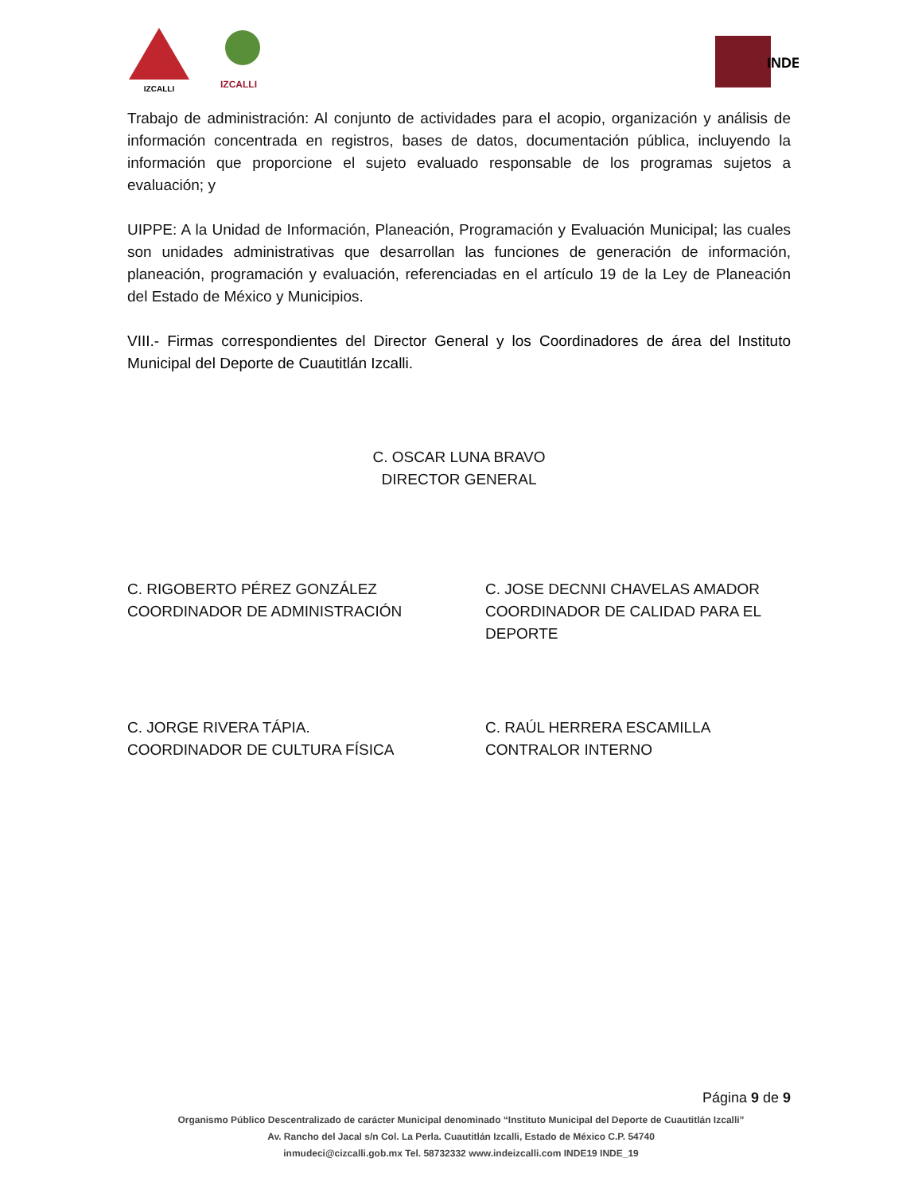IZCALLI
IZCALLI
INDE
Trabajo de administración: Al conjunto de actividades para el acopio, organización y análisis de información concentrada en registros, bases de datos, documentación pública, incluyendo la información que proporcione el sujeto evaluado responsable de los programas sujetos a evaluación; y
UIPPE: A la Unidad de Información, Planeación, Programación y Evaluación Municipal; las cuales son unidades administrativas que desarrollan las funciones de generación de información, planeación, programación y evaluación, referenciadas en el artículo 19 de la Ley de Planeación del Estado de México y Municipios.
VIII.- Firmas correspondientes del Director General y los Coordinadores de área del Instituto Municipal del Deporte de Cuautitlán Izcalli.
C. OSCAR LUNA BRAVO
DIRECTOR GENERAL
C. RIGOBERTO PÉREZ GONZÁLEZ
COORDINADOR DE ADMINISTRACIÓN
C. JOSE DECNNI CHAVELAS AMADOR
COORDINADOR DE CALIDAD PARA EL DEPORTE
C. JORGE RIVERA TÁPIA.
COORDINADOR DE CULTURA FÍSICA
C. RAÚL HERRERA ESCAMILLA
CONTRALOR INTERNO
Página 9 de 9
Organismo Público Descentralizado de carácter Municipal denominado “Instituto Municipal del Deporte de Cuautitlán Izcalli”
Av. Rancho del Jacal s/n Col. La Perla. Cuautitlán Izcalli, Estado de México C.P. 54740
inmudeci@cizcalli.gob.mx Tel. 58732332 www.indeizcalli.com INDE19 INDE_19